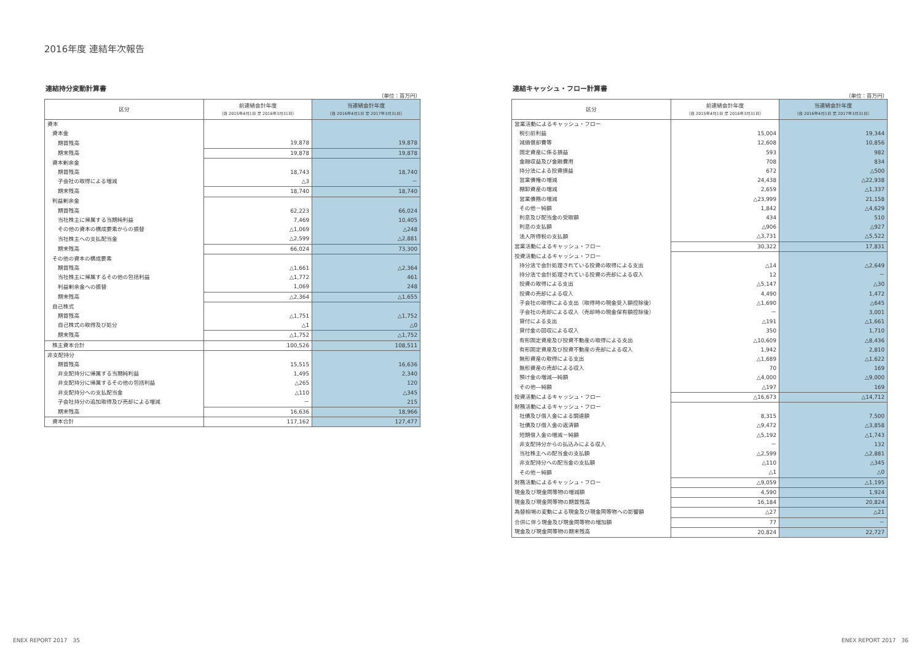2016年度 連結年次報告
連結持分変動計算書
（単位：百万円）
| 区分 | 前連結会計年度 （自 2015年4月1日 至 2016年3月31日） | 当連結会計年度 （自 2016年4月1日 至 2017年3月31日） |
| --- | --- | --- |
| 資本 | | |
| 資本金 | | |
| 期首残高 | 19,878 | 19,878 |
| 期末残高 | 19,878 | 19,878 |
| 資本剰余金 | | |
| 期首残高 | 18,743 | 18,740 |
| 子会社の取得による増減 | △3 | － |
| 期末残高 | 18,740 | 18,740 |
| 利益剰余金 | | |
| 期首残高 | 62,223 | 66,024 |
| 当社株主に帰属する当期純利益 | 7,469 | 10,405 |
| その他の資本の構成要素からの振替 | △1,069 | △248 |
| 当社株主への支払配当金 | △2,599 | △2,881 |
| 期末残高 | 66,024 | 73,300 |
| その他の資本の構成要素 | | |
| 期首残高 | △1,661 | △2,364 |
| 当社株主に帰属するその他の包括利益 | △1,772 | 461 |
| 利益剰余金への振替 | 1,069 | 248 |
| 期末残高 | △2,364 | △1,655 |
| 自己株式 | | |
| 期首残高 | △1,751 | △1,752 |
| 自己株式の取得及び処分 | △1 | △0 |
| 期末残高 | △1,752 | △1,752 |
| 株主資本合計 | 100,526 | 108,511 |
| 非支配持分 | | |
| 期首残高 | 15,515 | 16,636 |
| 非支配持分に帰属する当期純利益 | 1,495 | 2,340 |
| 非支配持分に帰属するその他の包括利益 | △265 | 120 |
| 非支配持分への支払配当金 | △110 | △345 |
| 子会社持分の追加取得及び売却による増減 | － | 215 |
| 期末残高 | 16,636 | 18,966 |
| 資本合計 | 117,162 | 127,477 |
連結キャッシュ・フロー計算書
（単位：百万円）
| 区分 | 前連結会計年度 （自 2015年4月1日 至 2016年3月31日） | 当連結会計年度 （自 2016年4月1日 至 2017年3月31日） |
| --- | --- | --- |
| 営業活動によるキャッシュ・フロー | | |
| 税引前利益 | 15,004 | 19,344 |
| 減価償却費等 | 12,608 | 10,856 |
| 固定資産に係る損益 | 593 | 982 |
| 金融収益及び金融費用 | 708 | 834 |
| 持分法による投資損益 | 672 | △500 |
| 営業債権の増減 | 24,438 | △22,938 |
| 棚卸資産の増減 | 2,659 | △1,337 |
| 営業債務の増減 | △23,999 | 21,158 |
| その他－純額 | 1,842 | △4,629 |
| 利息及び配当金の受取額 | 434 | 510 |
| 利息の支払額 | △906 | △927 |
| 法人所得税の支払額 | △3,731 | △5,522 |
| 営業活動によるキャッシュ・フロー | 30,322 | 17,831 |
| 投資活動によるキャッシュ・フロー | | |
| 持分法で会計処理されている投資の取得による支出 | △14 | △2,649 |
| 持分法で会計処理されている投資の売却による収入 | 12 | － |
| 投資の取得による支出 | △5,147 | △30 |
| 投資の売却による収入 | 4,490 | 1,472 |
| 子会社の取得による支出（取得時の現金受入額控除後） | △1,690 | △645 |
| 子会社の売却による収入（売却時の現金保有額控除後） | － | 3,001 |
| 貸付による支出 | △191 | △1,661 |
| 貸付金の回収による収入 | 350 | 1,710 |
| 有形固定資産及び投資不動産の取得による支出 | △10,609 | △8,436 |
| 有形固定資産及び投資不動産の売却による収入 | 1,942 | 2,810 |
| 無形資産の取得による支出 | △1,689 | △1,622 |
| 無形資産の売却による収入 | 70 | 169 |
| 預け金の増減―純額 | △4,000 | △9,000 |
| その他―純額 | △197 | 169 |
| 投資活動によるキャッシュ・フロー | △16,673 | △14,712 |
| 財務活動によるキャッシュ・フロー | | |
| 社債及び借入金による調達額 | 8,315 | 7,500 |
| 社債及び借入金の返済額 | △9,472 | △3,858 |
| 短期借入金の増減－純額 | △5,192 | △1,743 |
| 非支配持分からの払込みによる収入 | － | 132 |
| 当社株主への配当金の支払額 | △2,599 | △2,881 |
| 非支配持分への配当金の支払額 | △110 | △345 |
| その他－純額 | △1 | △0 |
| 財務活動によるキャッシュ・フロー | △9,059 | △1,195 |
| 現金及び現金同等物の増減額 | 4,590 | 1,924 |
| 現金及び現金同等物の期首残高 | 16,184 | 20,824 |
| 為替相場の変動による現金及び現金同等物への影響額 | △27 | △21 |
| 合併に伴う現金及び現金同等物の増加額 | 77 | － |
| 現金及び現金同等物の期末残高 | 20,824 | 22,727 |
ENEX REPORT 2017　35 ENEX REPORT 2017　36